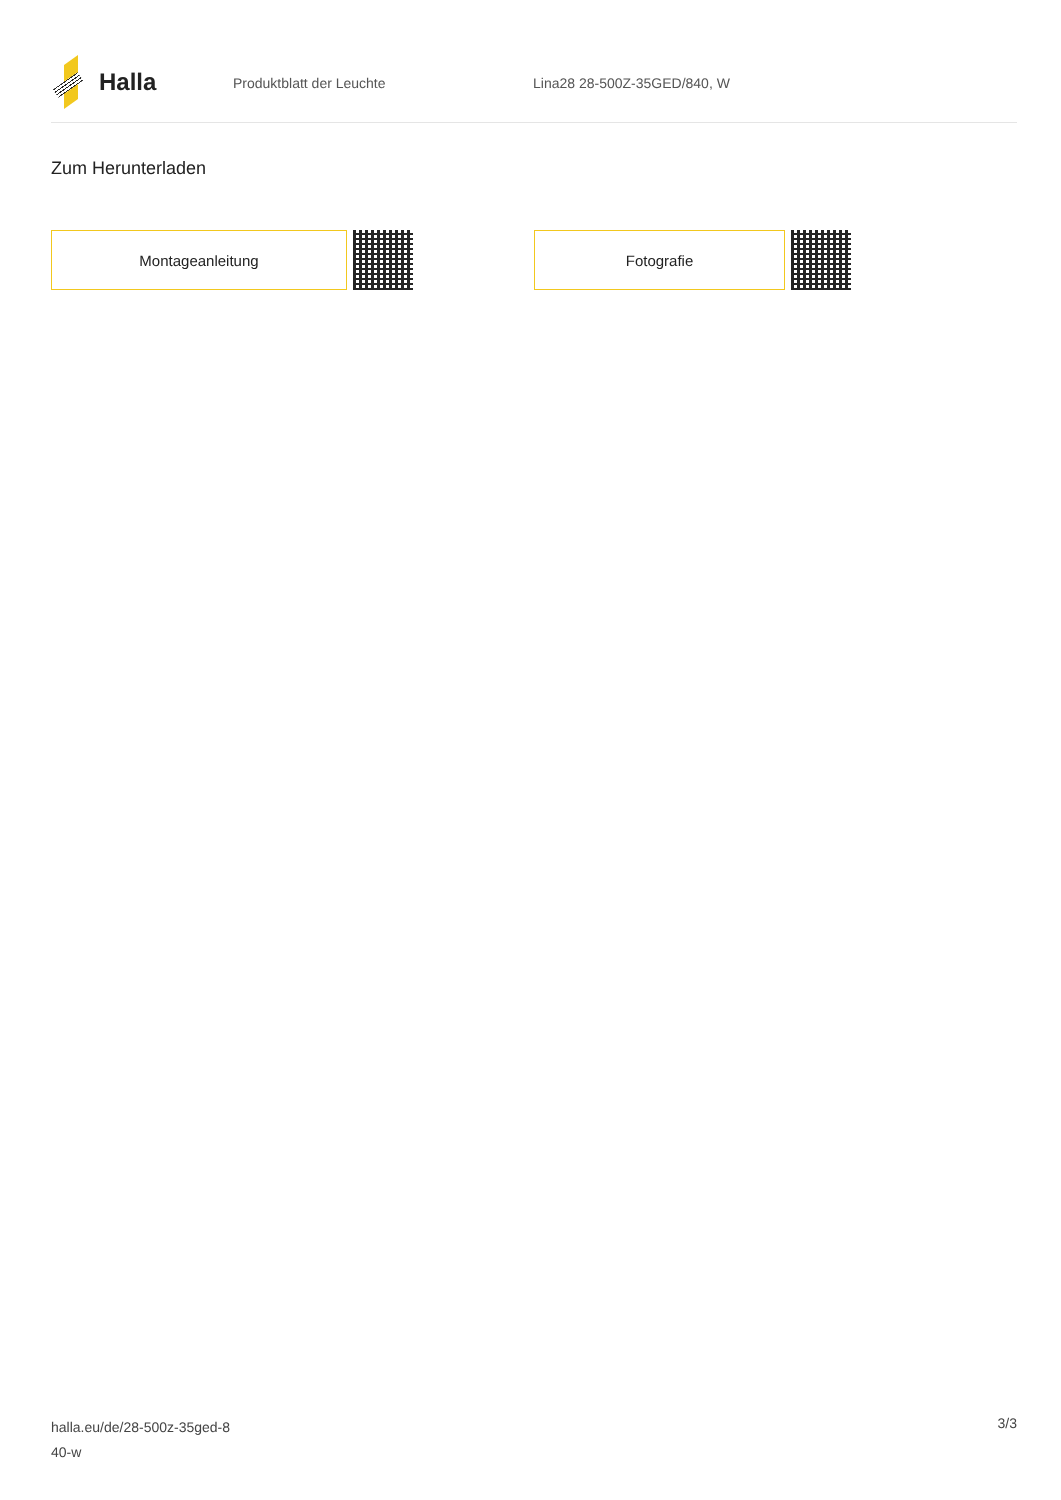Halla
Produktblatt der Leuchte Lina28 28-500Z-35GED/840, W
Zum Herunterladen
Montageanleitung Fotografie
halla.eu/de/28-500z-35ged-8
40-w
3/3